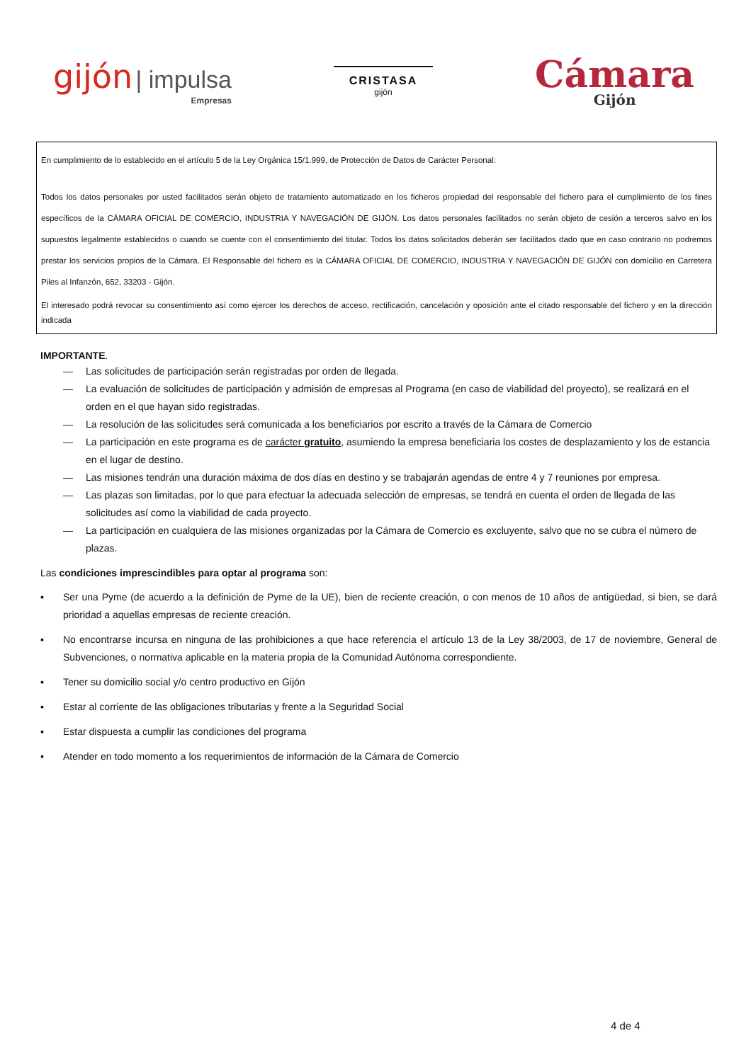gijón | impulsa
Empresas
CRISTASA
gijón
Cámara
Gijón
En cumplimiento de lo establecido en el artículo 5 de la Ley Orgánica 15/1.999, de Protección de Datos de Carácter Personal:
Todos los datos personales por usted facilitados serán objeto de tratamiento automatizado en los ficheros propiedad del responsable del fichero para el cumplimiento de los fines específicos de la CÁMARA OFICIAL DE COMERCIO, INDUSTRIA Y NAVEGACIÓN DE GIJÓN. Los datos personales facilitados no serán objeto de cesión a terceros salvo en los supuestos legalmente establecidos o cuando se cuente con el consentimiento del titular. Todos los datos solicitados deberán ser facilitados dado que en caso contrario no podremos prestar los servicios propios de la Cámara. El Responsable del fichero es la CÁMARA OFICIAL DE COMERCIO, INDUSTRIA Y NAVEGACIÓN DE GIJÓN con domicilio en Carretera Piles al Infanzón, 652, 33203 - Gijón.
El interesado podrá revocar su consentimiento así como ejercer los derechos de acceso, rectificación, cancelación y oposición ante el citado responsable del fichero y en la dirección indicada
IMPORTANTE.
— Las solicitudes de participación serán registradas por orden de llegada.
— La evaluación de solicitudes de participación y admisión de empresas al Programa (en caso de viabilidad del proyecto), se realizará en el orden en el que hayan sido registradas.
— La resolución de las solicitudes será comunicada a los beneficiarios por escrito a través de la Cámara de Comercio
— La participación en este programa es de carácter gratuito, asumiendo la empresa beneficiaria los costes de desplazamiento y los de estancia en el lugar de destino.
— Las misiones tendrán una duración máxima de dos días en destino y se trabajarán agendas de entre 4 y 7 reuniones por empresa.
— Las plazas son limitadas, por lo que para efectuar la adecuada selección de empresas, se tendrá en cuenta el orden de llegada de las solicitudes así como la viabilidad de cada proyecto.
— La participación en cualquiera de las misiones organizadas por la Cámara de Comercio es excluyente, salvo que no se cubra el número de plazas.
Las condiciones imprescindibles para optar al programa son:
▪ Ser una Pyme (de acuerdo a la definición de Pyme de la UE), bien de reciente creación, o con menos de 10 años de antigüedad, si bien, se dará prioridad a aquellas empresas de reciente creación.
▪ No encontrarse incursa en ninguna de las prohibiciones a que hace referencia el artículo 13 de la Ley 38/2003, de 17 de noviembre, General de Subvenciones, o normativa aplicable en la materia propia de la Comunidad Autónoma correspondiente.
▪ Tener su domicilio social y/o centro productivo en Gijón
▪ Estar al corriente de las obligaciones tributarias y frente a la Seguridad Social
▪ Estar dispuesta a cumplir las condiciones del programa
▪ Atender en todo momento a los requerimientos de información de la Cámara de Comercio
4 de 4